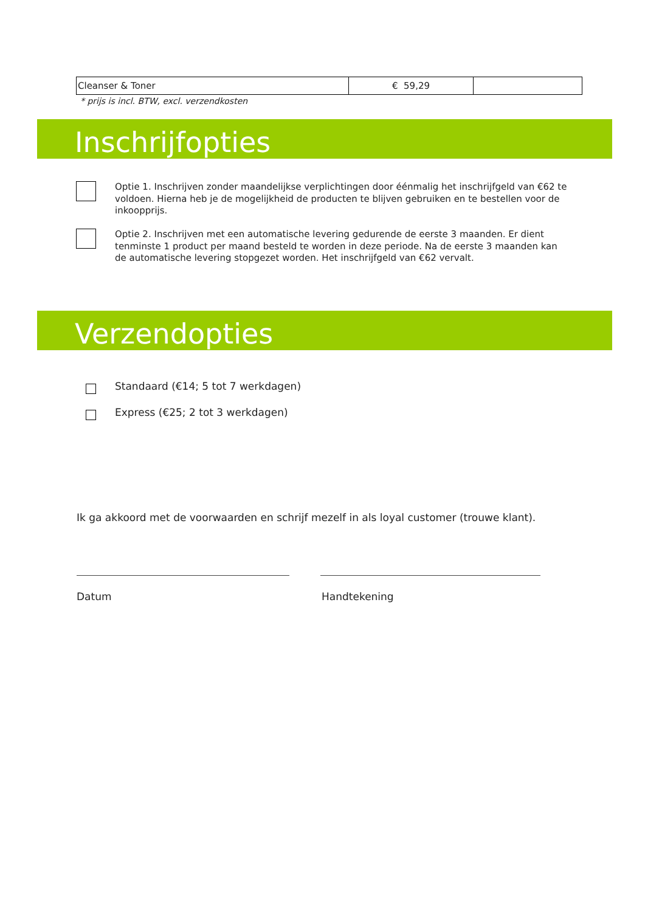| Cleanser & Toner | € 59,29 | |
* prijs is incl. BTW, excl. verzendkosten
Inschrijfopties
Optie 1. Inschrijven zonder maandelijkse verplichtingen door éénmalig het inschrijfgeld van €62 te voldoen. Hierna heb je de mogelijkheid de producten te blijven gebruiken en te bestellen voor de inkoopprijs.
Optie 2. Inschrijven met een automatische levering gedurende de eerste 3 maanden. Er dient tenminste 1 product per maand besteld te worden in deze periode. Na de eerste 3 maanden kan de automatische levering stopgezet worden. Het inschrijfgeld van €62 vervalt.
Verzendopties
Standaard (€14; 5 tot 7 werkdagen)
Express (€25; 2 tot 3 werkdagen)
Ik ga akkoord met de voorwaarden en schrijf mezelf in als loyal customer (trouwe klant).
Datum Handtekening